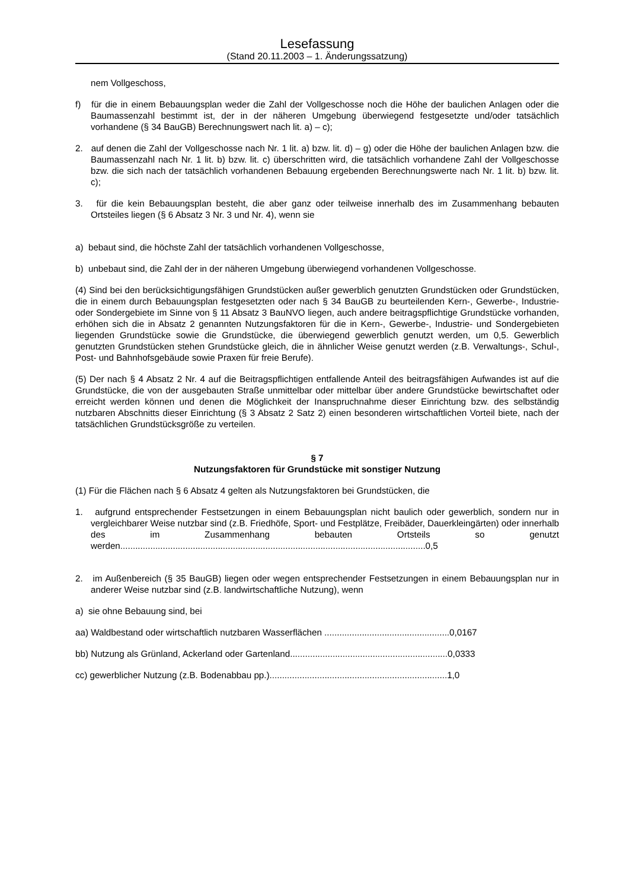Lesefassung
(Stand 20.11.2003 – 1. Änderungssatzung)
nem Vollgeschoss,
f) für die in einem Bebauungsplan weder die Zahl der Vollgeschosse noch die Höhe der baulichen Anlagen oder die Baumassenzahl bestimmt ist, der in der näheren Umgebung überwiegend festgesetzte und/oder tatsächlich vorhandene (§ 34 BauGB) Berechnungswert nach lit. a) – c);
2. auf denen die Zahl der Vollgeschosse nach Nr. 1 lit. a) bzw. lit. d) – g) oder die Höhe der baulichen Anlagen bzw. die Baumassenzahl nach Nr. 1 lit. b) bzw. lit. c) überschritten wird, die tatsächlich vorhandene Zahl der Vollgeschosse bzw. die sich nach der tatsächlich vorhandenen Bebauung ergebenden Berechnungswerte nach Nr. 1 lit. b) bzw. lit. c);
3. für die kein Bebauungsplan besteht, die aber ganz oder teilweise innerhalb des im Zusammenhang bebauten Ortsteiles liegen (§ 6 Absatz 3 Nr. 3 und Nr. 4), wenn sie
a) bebaut sind, die höchste Zahl der tatsächlich vorhandenen Vollgeschosse,
b) unbebaut sind, die Zahl der in der näheren Umgebung überwiegend vorhandenen Vollgeschosse.
(4) Sind bei den berücksichtigungsfähigen Grundstücken außer gewerblich genutzten Grundstücken oder Grundstücken, die in einem durch Bebauungsplan festgesetzten oder nach § 34 BauGB zu beurteilenden Kern-, Gewerbe-, Industrie- oder Sondergebiete im Sinne von § 11 Absatz 3 BauNVO liegen, auch andere beitragspflichtige Grundstücke vorhanden, erhöhen sich die in Absatz 2 genannten Nutzungsfaktoren für die in Kern-, Gewerbe-, Industrie- und Sondergebieten liegenden Grundstücke sowie die Grundstücke, die überwiegend gewerblich genutzt werden, um 0,5. Gewerblich genutzten Grundstücken stehen Grundstücke gleich, die in ähnlicher Weise genutzt werden (z.B. Verwaltungs-, Schul-, Post- und Bahnhofsgebäude sowie Praxen für freie Berufe).
(5) Der nach § 4 Absatz 2 Nr. 4 auf die Beitragspflichtigen entfallende Anteil des beitragsfähigen Aufwandes ist auf die Grundstücke, die von der ausgebauten Straße unmittelbar oder mittelbar über andere Grundstücke bewirtschaftet oder erreicht werden können und denen die Möglichkeit der Inanspruchnahme dieser Einrichtung bzw. des selbständig nutzbaren Abschnitts dieser Einrichtung (§ 3 Absatz 2 Satz 2) einen besonderen wirtschaftlichen Vorteil biete, nach der tatsächlichen Grundstücksgröße zu verteilen.
§ 7
Nutzungsfaktoren für Grundstücke mit sonstiger Nutzung
(1) Für die Flächen nach § 6 Absatz 4 gelten als Nutzungsfaktoren bei Grundstücken, die
1. aufgrund entsprechender Festsetzungen in einem Bebauungsplan nicht baulich oder gewerblich, sondern nur in vergleichbarer Weise nutzbar sind (z.B. Friedhöfe, Sport- und Festplätze, Freibäder, Dauerkleingärten) oder innerhalb des im Zusammenhang bebauten Ortsteils so genutzt werden..........................................................................................................................0,5
2. im Außenbereich (§ 35 BauGB) liegen oder wegen entsprechender Festsetzungen in einem Bebauungsplan nur in anderer Weise nutzbar sind (z.B. landwirtschaftliche Nutzung), wenn
a) sie ohne Bebauung sind, bei
aa) Waldbestand oder wirtschaftlich nutzbaren Wasserflächen ..................................................0,0167
bb) Nutzung als Grünland, Ackerland oder Gartenland...............................................................0,0333
cc) gewerblicher Nutzung (z.B. Bodenabbau pp.).......................................................................1,0